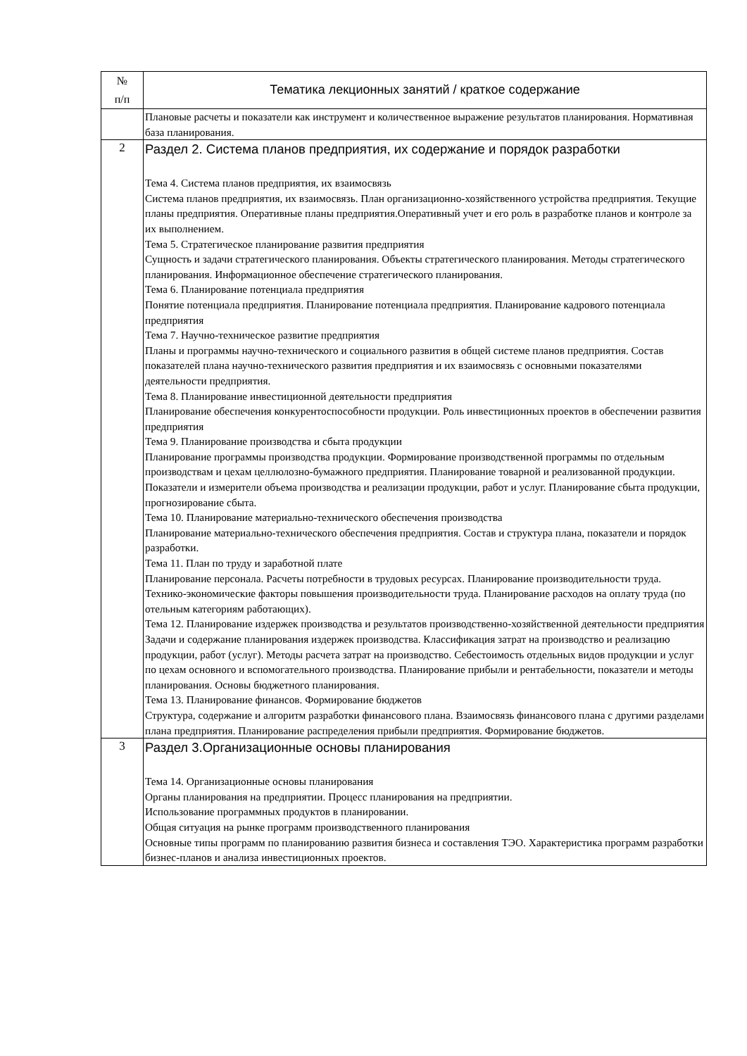| № п/п | Тематика лекционных занятий / краткое содержание |
| --- | --- |
| | Плановые расчеты и показатели как инструмент и количественное выражение результатов планирования. Нормативная база планирования. |
| 2 | Раздел 2. Система планов предприятия, их содержание и порядок разработки Тема 4. Система планов предприятия, их взаимосвязь Система планов предприятия, их взаимосвязь. План организационно-хозяйственного устройства предприятия. Текущие планы предприятия. Оперативные планы предприятия.Оперативный учет и его роль в разработке планов и контроле за их выполнением. Тема 5. Стратегическое планирование развития предприятия Сущность и задачи стратегического планирования. Объекты стратегического планирования. Методы стратегического планирования. Информационное обеспечение стратегического планирования. Тема 6. Планирование потенциала предприятия Понятие потенциала предприятия. Планирование потенциала предприятия. Планирование кадрового потенциала предприятия Тема 7. Научно-техническое развитие предприятия Планы и программы научно-технического и социального развития в общей системе планов предприятия. Состав показателей плана научно-технического развития предприятия и их взаимосвязь с основными показателями деятельности предприятия. Тема 8. Планирование инвестиционной деятельности предприятия Планирование обеспечения конкурентоспособности продукции. Роль инвестиционных проектов в обеспечении развития предприятия Тема 9. Планирование производства и сбыта продукции Планирование программы производства продукции. Формирование производственной программы по отдельным производствам и цехам целлюлозно-бумажного предприятия. Планирование товарной и реализованной продукции. Показатели и измерители объема производства и реализации продукции, работ и услуг. Планирование сбыта продукции, прогнозирование сбыта. Тема 10. Планирование материально-технического обеспечения производства Планирование материально-технического обеспечения предприятия. Состав и структура плана, показатели и порядок разработки. Тема 11. План по труду и заработной плате Планирование персонала. Расчеты потребности в трудовых ресурсах. Планирование производительности труда. Технико-экономические факторы повышения производительности труда. Планирование расходов на оплату труда (по отельным категориям работающих). Тема 12. Планирование издержек производства и результатов производственно-хозяйственной деятельности предприятия Задачи и содержание планирования издержек производства. Классификация затрат на производство и реализацию продукции, работ (услуг). Методы расчета затрат на производство. Себестоимость отдельных видов продукции и услуг по цехам основного и вспомогательного производства. Планирование прибыли и рентабельности, показатели и методы планирования. Основы бюджетного планирования. Тема 13. Планирование финансов. Формирование бюджетов Структура, содержание и алгоритм разработки финансового плана. Взаимосвязь финансового плана с другими разделами плана предприятия. Планирование распределения прибыли предприятия. Формирование бюджетов. |
| 3 | Раздел 3.Организационные основы планирования Тема 14. Организационные основы планирования Органы планирования на предприятии. Процесс планирования на предприятии. Использование программных продуктов в планировании. Общая ситуация на рынке программ производственного планирования Основные типы программ по планированию развития бизнеса и составления ТЭО. Характеристика программ разработки бизнес-планов и анализа инвестиционных проектов. |